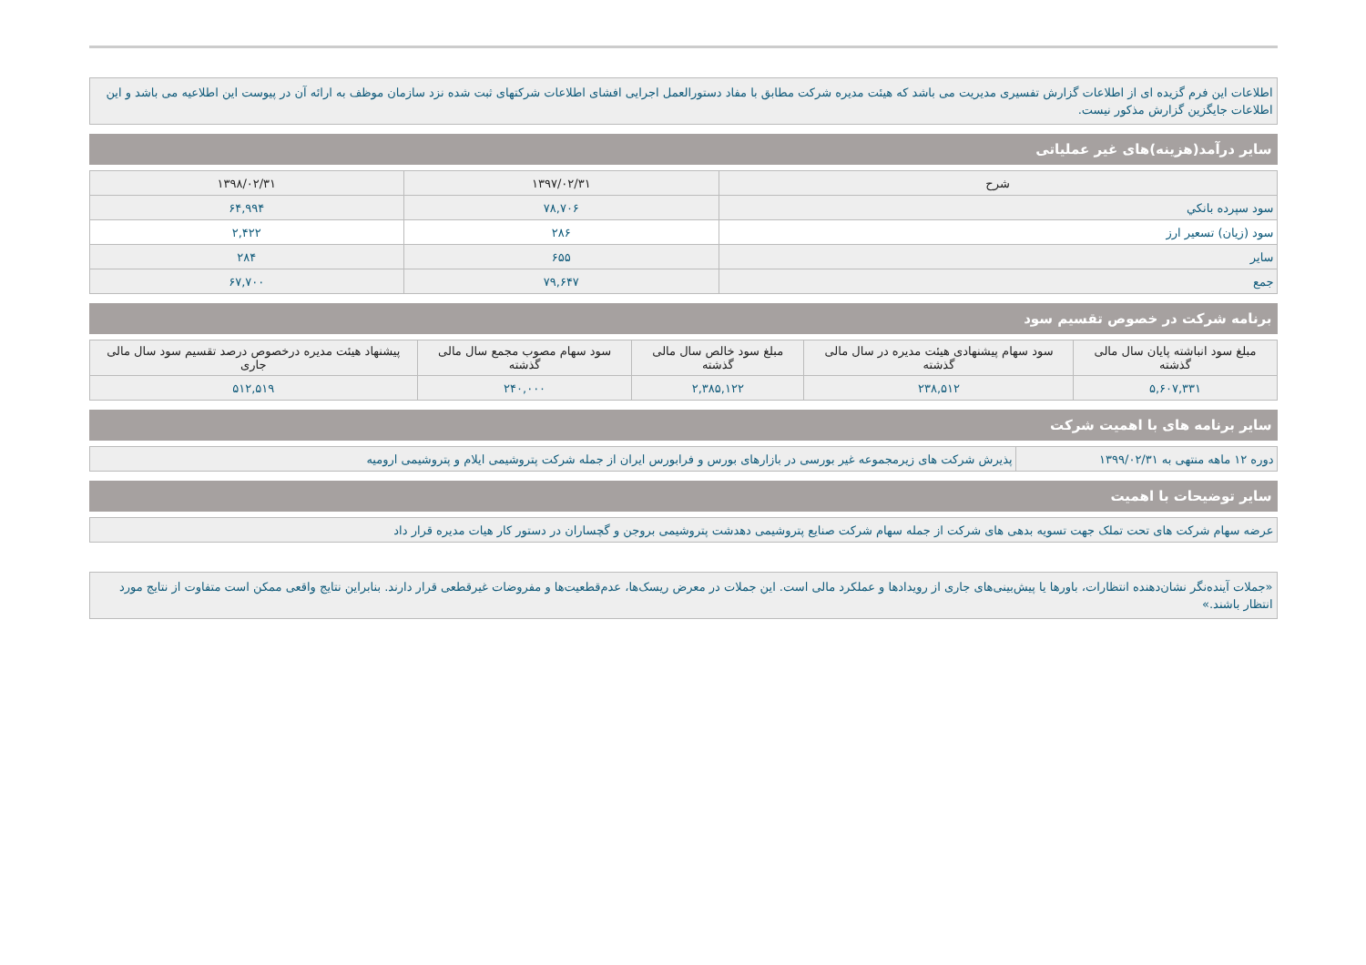اطلاعات این فرم گزیده ای از اطلاعات گزارش تفسیری مدیریت می باشد که هیئت مدیره شرکت مطابق با مفاد دستورالعمل اجرایی افشای اطلاعات شرکتهای ثبت شده نزد سازمان موظف به ارائه آن در پیوست این اطلاعیه می باشد و این اطلاعات جایگزین گزارش مذکور نیست.
سایر درآمد(هزینه)های غیر عملیاتی
| شرح | ۱۳۹۷/۰۲/۳۱ | ۱۳۹۸/۰۲/۳۱ |
| --- | --- | --- |
| سود سپرده بانکي | ۷۸,۷۰۶ | ۶۴,۹۹۴ |
| سود (زیان) تسعیر ارز | ۲۸۶ | ۲,۴۲۲ |
| سایر | ۶۵۵ | ۲۸۴ |
| جمع | ۷۹,۶۴۷ | ۶۷,۷۰۰ |
برنامه شرکت در خصوص تقسیم سود
| مبلغ سود انباشته پایان سال مالی گذشته | سود سهام پیشنهادی هیئت مدیره در سال مالی گذشته | مبلغ سود خالص سال مالی گذشته | سود سهام مصوب مجمع سال مالی گذشته | پیشنهاد هیئت مدیره درخصوص درصد تقسیم سود سال مالی جاری |
| --- | --- | --- | --- | --- |
| ۵,۶۰۷,۳۳۱ | ۲۳۸,۵۱۲ | ۲,۳۸۵,۱۲۲ | ۲۴۰,۰۰۰ | ۵۱۲,۵۱۹ |
سایر برنامه های با اهمیت شرکت
| دوره ۱۲ ماهه منتهی به ۱۳۹۹/۰۲/۳۱ | پذیرش شرکت های زیرمجموعه غیر بورسی در بازارهای بورس و فرابورس ایران از جمله شرکت پتروشیمی ایلام و پتروشیمی ارومیه |
سایر توضیحات با اهمیت
| عرضه سهام شرکت های تحت تملک جهت تسویه بدهی های شرکت از جمله سهام شرکت صنایع پتروشیمی دهدشت پتروشیمی بروجن و گچساران در دستور کار هیات مدیره قرار داد |
«جملات آینده‌نگر نشان‌دهنده انتظارات، باورها یا پیش‌بینی‌های جاری از رویدادها و عملکرد مالی است. این جملات در معرض ریسک‌ها، عدم‌قطعیت‌ها و مفروضات غیرقطعی قرار دارند. بنابراین نتایج واقعی ممکن است متفاوت از نتایج مورد انتظار باشند.»